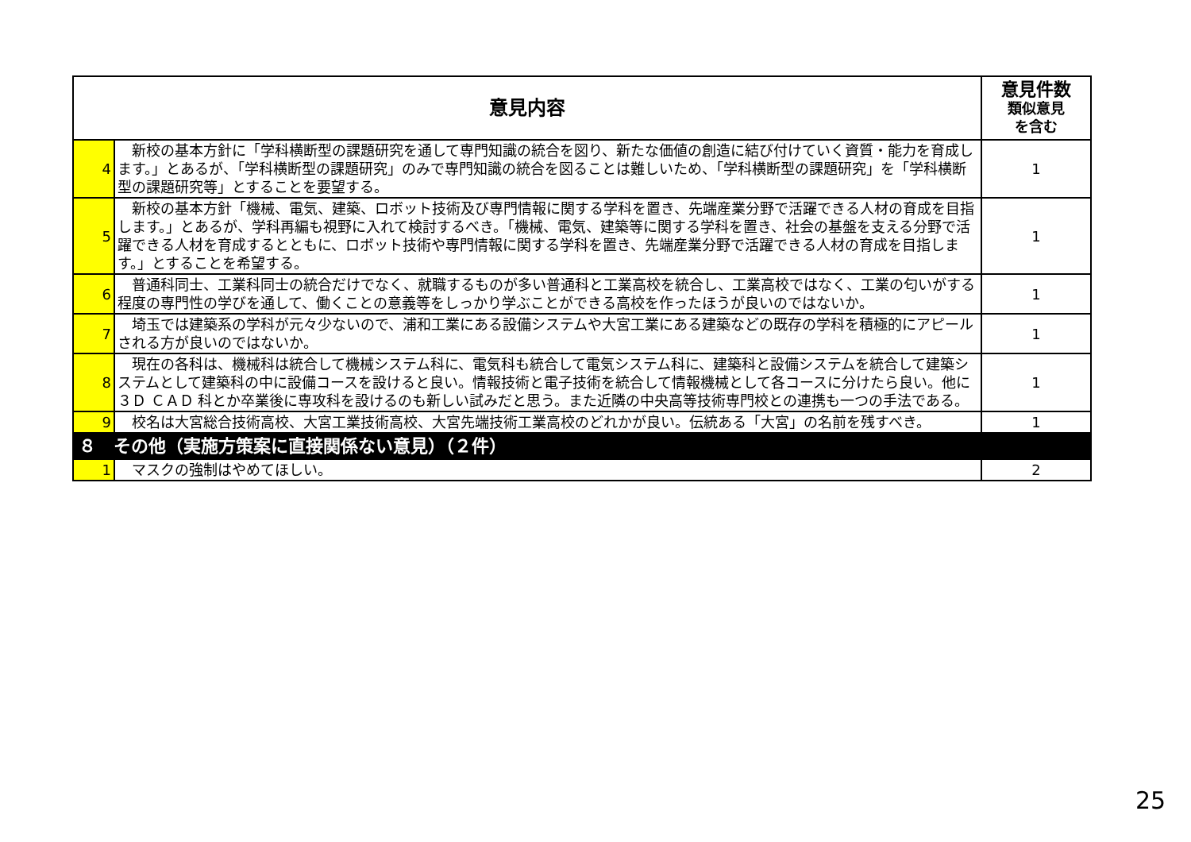| 意見内容 | | 意見件数 類似意見 を含む |
| --- | --- | --- |
| 4 | 新校の基本方針に「学科横断型の課題研究を通して専門知識の統合を図り、新たな価値の創造に結び付けていく資質・能力を育成します。」とあるが、「学科横断型の課題研究」のみで専門知識の統合を図ることは難しいため、「学科横断型の課題研究」を「学科横断型の課題研究等」とすることを要望する。 | 1 |
| 5 | 新校の基本方針「機械、電気、建築、ロボット技術及び専門情報に関する学科を置き、先端産業分野で活躍できる人材の育成を目指します。」とあるが、学科再編も視野に入れて検討するべき。「機械、電気、建築等に関する学科を置き、社会の基盤を支える分野で活躍できる人材を育成するとともに、ロボット技術や専門情報に関する学科を置き、先端産業分野で活躍できる人材の育成を目指します。」とすることを希望する。 | 1 |
| 6 | 普通科同士、工業科同士の統合だけでなく、就職するものが多い普通科と工業高校を統合し、工業高校ではなく、工業の匂いがする程度の専門性の学びを通して、働くことの意義等をしっかり学ぶことができる高校を作ったほうが良いのではないか。 | 1 |
| 7 | 埼玉では建築系の学科が元々少ないので、浦和工業にある設備システムや大宮工業にある建築などの既存の学科を積極的にアピールされる方が良いのではないか。 | 1 |
| 8 | 現在の各科は、機械科は統合して機械システム科に、電気科も統合して電気システム科に、建築科と設備システムを統合して建築システムとして建築科の中に設備コースを設けると良い。情報技術と電子技術を統合して情報機械として各コースに分けたら良い。他に３Ｄ ＣＡＤ 科とか卒業後に専攻科を設けるのも新しい試みだと思う。また近隣の中央高等技術専門校との連携も一つの手法である。 | 1 |
| 9 | 校名は大宮総合技術高校、大宮工業技術高校、大宮先端技術工業高校のどれかが良い。伝統ある「大宮」の名前を残すべき。 | 1 |
| ８ その他（実施方策案に直接関係ない意見）（２件） | | |
| 1 | マスクの強制はやめてほしい。 | 2 |
25